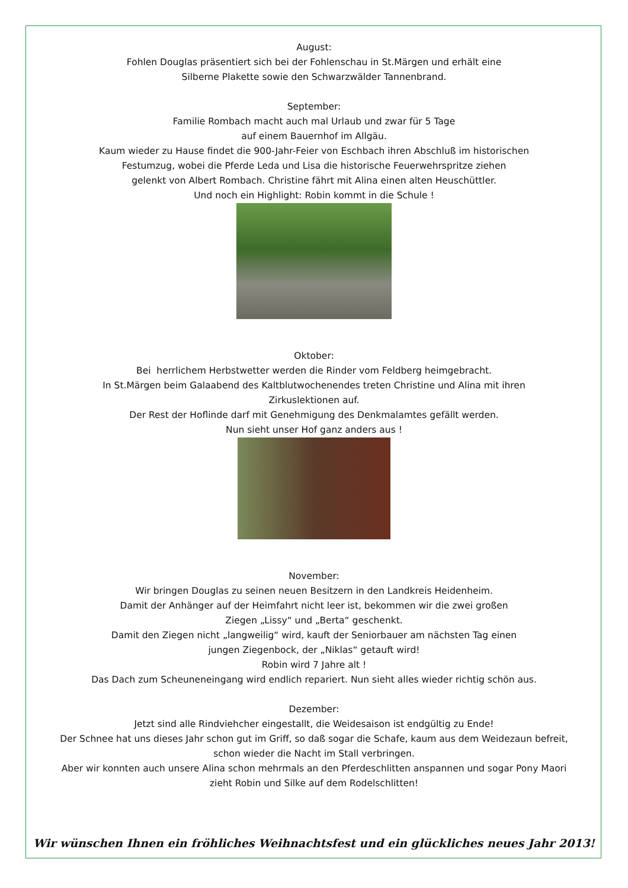August:
Fohlen Douglas präsentiert sich bei der Fohlenschau in St.Märgen und erhält eine
Silberne Plakette sowie den Schwarzwälder Tannenbrand.
September:
Familie Rombach macht auch mal Urlaub und zwar für 5 Tage
auf einem Bauernhof im Allgäu.
Kaum wieder zu Hause findet die 900-Jahr-Feier von Eschbach ihren Abschluß im historischen
Festumzug, wobei die Pferde Leda und Lisa die historische Feuerwehrspritze ziehen
gelenkt von Albert Rombach. Christine fährt mit Alina einen alten Heuschüttler.
Und noch ein Highlight: Robin kommt in die Schule !
Oktober:
Bei herrlichem Herbstwetter werden die Rinder vom Feldberg heimgebracht.
In St.Märgen beim Galaabend des Kaltblutwochenendes treten Christine und Alina mit ihren
Zirkuslektionen auf.
Der Rest der Hoflinde darf mit Genehmigung des Denkmalamtes gefällt werden.
Nun sieht unser Hof ganz anders aus !
November:
Wir bringen Douglas zu seinen neuen Besitzern in den Landkreis Heidenheim.
Damit der Anhänger auf der Heimfahrt nicht leer ist, bekommen wir die zwei großen
Ziegen „Lissy“ und „Berta“ geschenkt.
Damit den Ziegen nicht „langweilig“ wird, kauft der Seniorbauer am nächsten Tag einen
jungen Ziegenbock, der „Niklas“ getauft wird!
Robin wird 7 Jahre alt !
Das Dach zum Scheuneneingang wird endlich repariert. Nun sieht alles wieder richtig schön aus.
Dezember:
Jetzt sind alle Rindviehcher eingestallt, die Weidesaison ist endgültig zu Ende!
Der Schnee hat uns dieses Jahr schon gut im Griff, so daß sogar die Schafe, kaum aus dem Weidezaun befreit,
schon wieder die Nacht im Stall verbringen.
Aber wir konnten auch unsere Alina schon mehrmals an den Pferdeschlitten anspannen und sogar Pony Maori
zieht Robin und Silke auf dem Rodelschlitten!
Wir wünschen Ihnen ein fröhliches Weihnachtsfest und ein glückliches neues Jahr 2013!